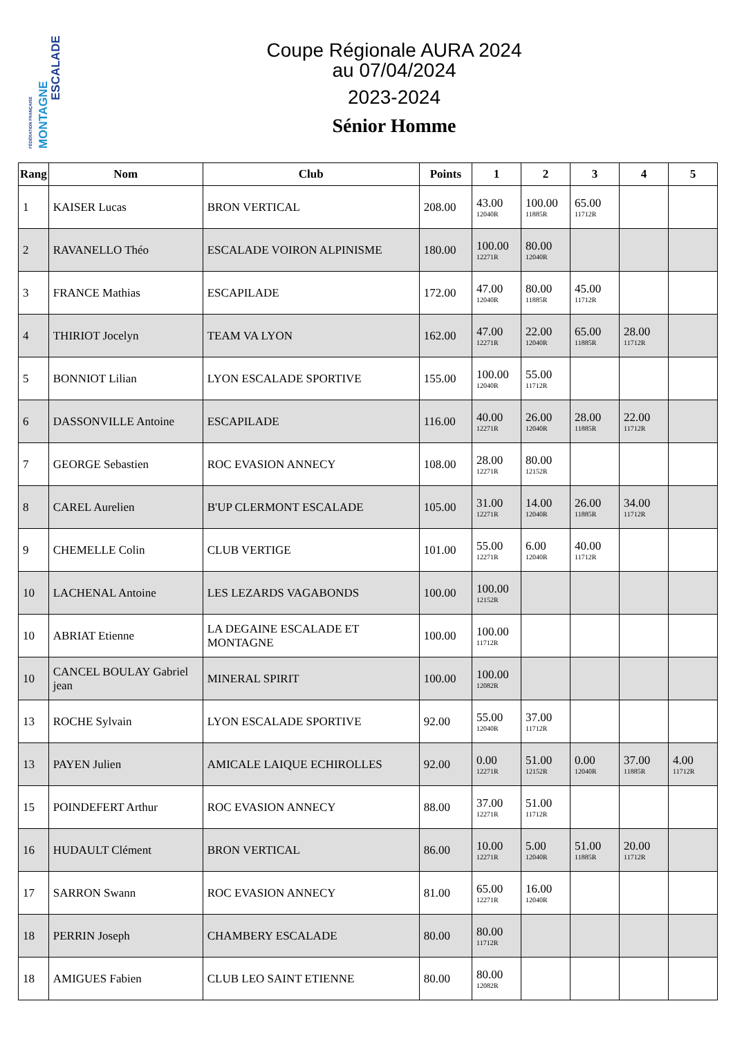FÉDÉRATION FRANÇAISE MONTAGNE
ESCALADE
Coupe Régionale AURA 2024
au 07/04/2024
2023-2024
Sénior Homme
| Rang | Nom | Club | Points | 1 | 2 | 3 | 4 | 5 |
| --- | --- | --- | --- | --- | --- | --- | --- | --- |
| 1 | KAISER Lucas | BRON VERTICAL | 208.00 | 43.00 12040R | 100.00 11885R | 65.00 11712R | | |
| 2 | RAVANELLO Théo | ESCALADE VOIRON ALPINISME | 180.00 | 100.00 12271R | 80.00 12040R | | | |
| 3 | FRANCE Mathias | ESCAPILADE | 172.00 | 47.00 12040R | 80.00 11885R | 45.00 11712R | | |
| 4 | THIRIOT Jocelyn | TEAM VA LYON | 162.00 | 47.00 12271R | 22.00 12040R | 65.00 11885R | 28.00 11712R | |
| 5 | BONNIOT Lilian | LYON ESCALADE SPORTIVE | 155.00 | 100.00 12040R | 55.00 11712R | | | |
| 6 | DASSONVILLE Antoine | ESCAPILADE | 116.00 | 40.00 12271R | 26.00 12040R | 28.00 11885R | 22.00 11712R | |
| 7 | GEORGE Sebastien | ROC EVASION ANNECY | 108.00 | 28.00 12271R | 80.00 12152R | | | |
| 8 | CAREL Aurelien | B'UP CLERMONT ESCALADE | 105.00 | 31.00 12271R | 14.00 12040R | 26.00 11885R | 34.00 11712R | |
| 9 | CHEMELLE Colin | CLUB VERTIGE | 101.00 | 55.00 12271R | 6.00 12040R | 40.00 11712R | | |
| 10 | LACHENAL Antoine | LES LEZARDS VAGABONDS | 100.00 | 100.00 12152R | | | | |
| 10 | ABRIAT Etienne | LA DEGAINE ESCALADE ET MONTAGNE | 100.00 | 100.00 11712R | | | | |
| 10 | CANCEL BOULAY Gabriel jean | MINERAL SPIRIT | 100.00 | 100.00 12082R | | | | |
| 13 | ROCHE Sylvain | LYON ESCALADE SPORTIVE | 92.00 | 55.00 12040R | 37.00 11712R | | | |
| 13 | PAYEN Julien | AMICALE LAIQUE ECHIROLLES | 92.00 | 0.00 12271R | 51.00 12152R | 0.00 12040R | 37.00 11885R | 4.00 11712R |
| 15 | POINDEFERT Arthur | ROC EVASION ANNECY | 88.00 | 37.00 12271R | 51.00 11712R | | | |
| 16 | HUDAULT Clément | BRON VERTICAL | 86.00 | 10.00 12271R | 5.00 12040R | 51.00 11885R | 20.00 11712R | |
| 17 | SARRON Swann | ROC EVASION ANNECY | 81.00 | 65.00 12271R | 16.00 12040R | | | |
| 18 | PERRIN Joseph | CHAMBERY ESCALADE | 80.00 | 80.00 11712R | | | | |
| 18 | AMIGUES Fabien | CLUB LEO SAINT ETIENNE | 80.00 | 80.00 12082R | | | | |